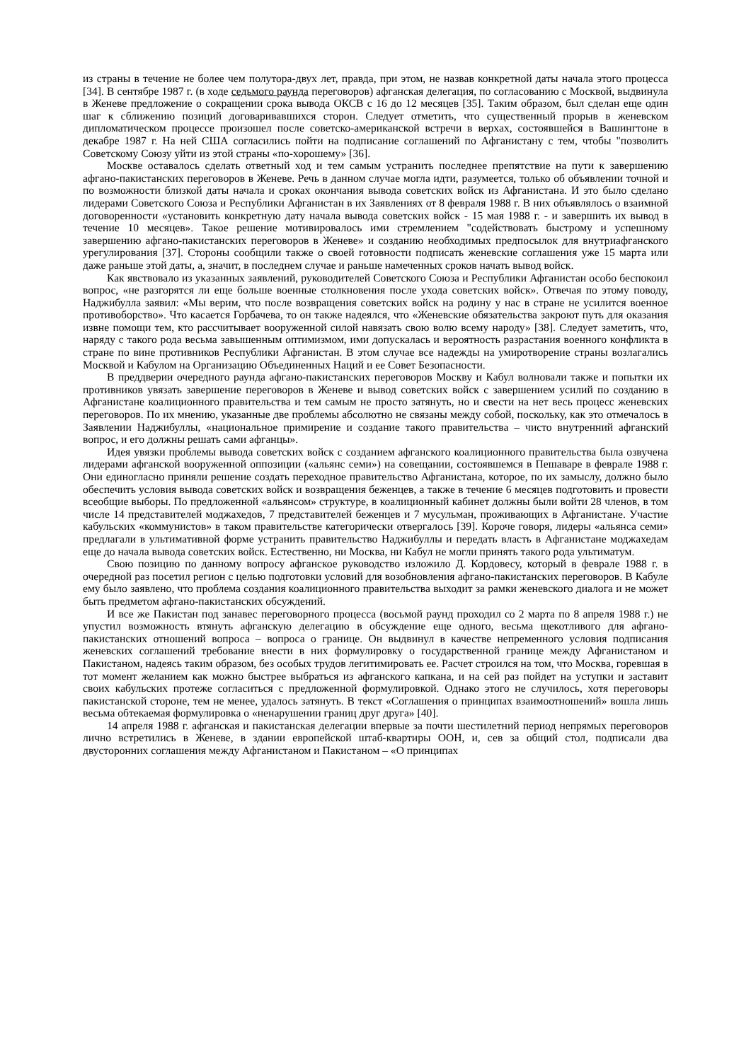из страны в течение не более чем полутора-двух лет, правда, при этом, не назвав конкретной даты начала этого процесса [34]. В сентябре 1987 г. (в ходе седьмого раунда переговоров) афганская делегация, по согласованию с Москвой, выдвинула в Женеве предложение о сокращении срока вывода ОКСВ с 16 до 12 месяцев [35]. Таким образом, был сделан еще один шаг к сближению позиций договаривавшихся сторон. Следует отметить, что существенный прорыв в женевском дипломатическом процессе произошел после советско-американской встречи в верхах, состоявшейся в Вашингтоне в декабре 1987 г. На ней США согласились пойти на подписание соглашений по Афганистану с тем, чтобы "позволить Советскому Союзу уйти из этой страны «по-хорошему» [36].
Москве оставалось сделать ответный ход и тем самым устранить последнее препятствие на пути к завершению афгано-пакистанских переговоров в Женеве. Речь в данном случае могла идти, разумеется, только об объявлении точной и по возможности близкой даты начала и сроках окончания вывода советских войск из Афганистана. И это было сделано лидерами Советского Союза и Республики Афганистан в их Заявлениях от 8 февраля 1988 г. В них объявлялось о взаимной договоренности «установить конкретную дату начала вывода советских войск - 15 мая 1988 г. - и завершить их вывод в течение 10 месяцев». Такое решение мотивировалось ими стремлением "содействовать быстрому и успешному завершению афгано-пакистанских переговоров в Женеве» и созданию необходимых предпосылок для внутриафганского урегулирования [37]. Стороны сообщили также о своей готовности подписать женевские соглашения уже 15 марта или даже раньше этой даты, а, значит, в последнем случае и раньше намеченных сроков начать вывод войск.
Как явствовало из указанных заявлений, руководителей Советского Союза и Республики Афганистан особо беспокоил вопрос, «не разгорятся ли еще больше военные столкновения после ухода советских войск». Отвечая по этому поводу, Наджибулла заявил: «Мы верим, что после возвращения советских войск на родину у нас в стране не усилится военное противоборство». Что касается Горбачева, то он также надеялся, что «Женевские обязательства закроют путь для оказания извне помощи тем, кто рассчитывает вооруженной силой навязать свою волю всему народу» [38]. Следует заметить, что, наряду с такого рода весьма завышенным оптимизмом, ими допускалась и вероятность разрастания военного конфликта в стране по вине противников Республики Афганистан. В этом случае все надежды на умиротворение страны возлагались Москвой и Кабулом на Организацию Объединенных Наций и ее Совет Безопасности.
В преддверии очередного раунда афгано-пакистанских переговоров Москву и Кабул волновали также и попытки их противников увязать завершение переговоров в Женеве и вывод советских войск с завершением усилий по созданию в Афганистане коалиционного правительства и тем самым не просто затянуть, но и свести на нет весь процесс женевских переговоров. По их мнению, указанные две проблемы абсолютно не связаны между собой, поскольку, как это отмечалось в Заявлении Наджибуллы, «национальное примирение и создание такого правительства – чисто внутренний афганский вопрос, и его должны решать сами афганцы».
Идея увязки проблемы вывода советских войск с созданием афганского коалиционного правительства была озвучена лидерами афганской вооруженной оппозиции («альянс семи») на совещании, состоявшемся в Пешаваре в феврале 1988 г. Они единогласно приняли решение создать переходное правительство Афганистана, которое, по их замыслу, должно было обеспечить условия вывода советских войск и возвращения беженцев, а также в течение 6 месяцев подготовить и провести всеобщие выборы. По предложенной «альянсом» структуре, в коалиционный кабинет должны были войти 28 членов, в том числе 14 представителей моджахедов, 7 представителей беженцев и 7 мусульман, проживающих в Афганистане. Участие кабульских «коммунистов» в таком правительстве категорически отвергалось [39]. Короче говоря, лидеры «альянса семи» предлагали в ультимативной форме устранить правительство Наджибуллы и передать власть в Афганистане моджахедам еще до начала вывода советских войск. Естественно, ни Москва, ни Кабул не могли принять такого рода ультиматум.
Свою позицию по данному вопросу афганское руководство изложило Д. Кордовесу, который в феврале 1988 г. в очередной раз посетил регион с целью подготовки условий для возобновления афгано-пакистанских переговоров. В Кабуле ему было заявлено, что проблема создания коалиционного правительства выходит за рамки женевского диалога и не может быть предметом афгано-пакистанских обсуждений.
И все же Пакистан под занавес переговорного процесса (восьмой раунд проходил со 2 марта по 8 апреля 1988 г.) не упустил возможность втянуть афганскую делегацию в обсуждение еще одного, весьма щекотливого для афгано-пакистанских отношений вопроса – вопроса о границе. Он выдвинул в качестве непременного условия подписания женевских соглашений требование внести в них формулировку о государственной границе между Афганистаном и Пакистаном, надеясь таким образом, без особых трудов легитимировать ее. Расчет строился на том, что Москва, горевшая в тот момент желанием как можно быстрее выбраться из афганского капкана, и на сей раз пойдет на уступки и заставит своих кабульских протеже согласиться с предложенной формулировкой. Однако этого не случилось, хотя переговоры пакистанской стороне, тем не менее, удалось затянуть. В текст «Соглашения о принципах взаимоотношений» вошла лишь весьма обтекаемая формулировка о «ненарушении границ друг друга» [40].
14 апреля 1988 г. афганская и пакистанская делегации впервые за почти шестилетний период непрямых переговоров лично встретились в Женеве, в здании европейской штаб-квартиры ООН, и, сев за общий стол, подписали два двусторонних соглашения между Афганистаном и Пакистаном – «О принципах